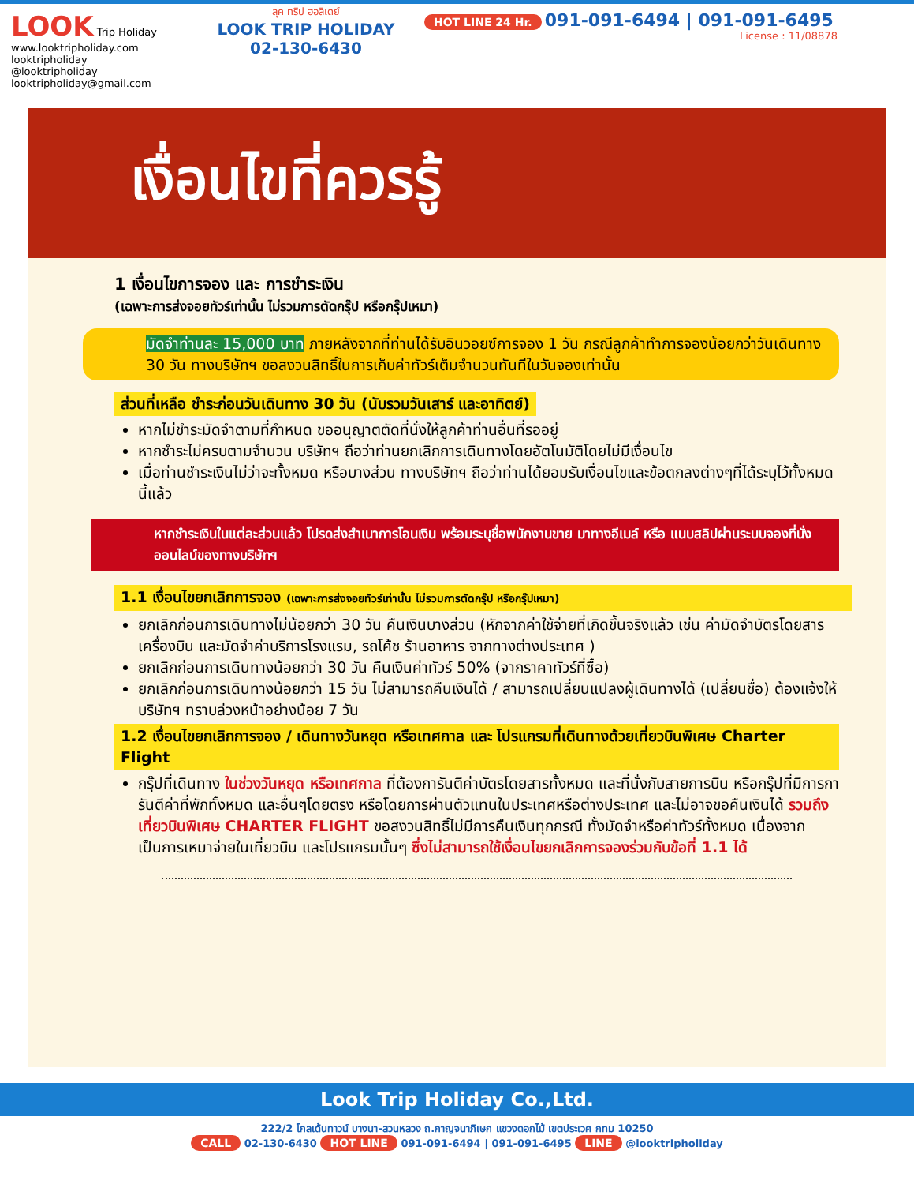LOOK Trip Holiday
www.looktripholiday.com
looktripholiday @looktripholiday looktripholiday@gmail.com
ลุค ทริป ฮอลิเดย์
LOOK TRIP HOLIDAY
02-130-6430
HOT LINE 24 Hr. 091-091-6494 | 091-091-6495
License : 11/08878
เงื่อนไขที่ควรรู้
1 เงื่อนไขการจอง และ การชำระเงิน
(เฉพาะการส่งจอยทัวร์เท่านั้น ไม่รวมการตัดกรุ๊ป หรือกรุ๊ปเหมา)
มัดจำท่านละ 15,000 บาท ภายหลังจากที่ท่านได้รับอินวอยซ์การจอง 1 วัน กรณีลูกค้าทำการจองน้อยกว่าวันเดินทาง 30 วัน ทางบริษัทฯ ขอสงวนสิทธิ์ในการเก็บค่าทัวร์เต็มจำนวนทันทีในวันจองเท่านั้น
ส่วนที่เหลือ ชำระก่อนวันเดินทาง 30 วัน (นับรวมวันเสาร์ และอาทิตย์)
หากไม่ชำระมัดจำตามที่กำหนด ขออนุญาตตัดที่นั่งให้ลูกค้าท่านอื่นที่รออยู่
หากชำระไม่ครบตามจำนวน บริษัทฯ ถือว่าท่านยกเลิกการเดินทางโดยอัตโนมัติโดยไม่มีเงื่อนไข
เมื่อท่านชำระเงินไม่ว่าจะทั้งหมด หรือบางส่วน ทางบริษัทฯ ถือว่าท่านได้ยอมรับเงื่อนไขและข้อตกลงต่างๆที่ได้ระบุไว้ทั้งหมดนี้แล้ว
หากชำระเงินในแต่ละส่วนแล้ว โปรดส่งสำเนาการโอนเงิน พร้อมระบุชื่อพนักงานขาย มาทางอีเมล์ หรือ แนบสลิปผ่านระบบจองที่นั่งออนไลน์ของทางบริษัทฯ
1.1 เงื่อนไขยกเลิกการจอง (เฉพาะการส่งจอยทัวร์เท่านั้น ไม่รวมการตัดกรุ๊ป หรือกรุ๊ปเหมา)
ยกเลิกก่อนการเดินทางไม่น้อยกว่า 30 วัน คืนเงินบางส่วน (หักจากค่าใช้จ่ายที่เกิดขึ้นจริงแล้ว เช่น ค่ามัดจำบัตรโดยสารเครื่องบิน และมัดจำค่าบริการโรงแรม, รถโค้ช ร้านอาหาร จากทางต่างประเทศ )
ยกเลิกก่อนการเดินทางน้อยกว่า 30 วัน คืนเงินค่าทัวร์ 50% (จากราคาทัวร์ที่ซื้อ)
ยกเลิกก่อนการเดินทางน้อยกว่า 15 วัน ไม่สามารถคืนเงินได้ / สามารถเปลี่ยนแปลงผู้เดินทางได้ (เปลี่ยนชื่อ) ต้องแจ้งให้บริษัทฯ ทราบล่วงหน้าอย่างน้อย 7 วัน
1.2 เงื่อนไขยกเลิกการจอง / เดินทางวันหยุด หรือเทศกาล และ โปรแกรมที่เดินทางด้วยเที่ยวบินพิเศษ Charter Flight
กรุ๊ปที่เดินทาง ในช่วงวันหยุด หรือเทศกาล ที่ต้องการันตีค่าบัตรโดยสารทั้งหมด และที่นั่งกับสายการบิน หรือกรุ๊ปที่มีการการันตีค่าที่พักทั้งหมด และอื่นๆโดยตรง หรือโดยการผ่านตัวแทนในประเทศหรือต่างประเทศ และไม่อาจขอคืนเงินได้ รวมถึงเที่ยวบินพิเศษ CHARTER FLIGHT ขอสงวนสิทธิ์ไม่มีการคืนเงินทุกกรณี ทั้งมัดจำหรือค่าทัวร์ทั้งหมด เนื่องจากเป็นการเหมาจ่ายในเที่ยวบิน และโปรแกรมนั้นๆ ซึ่งไม่สามารถใช้เงื่อนไขยกเลิกการจองร่วมกับข้อที่ 1.1 ได้
Look Trip Holiday Co.,Ltd.
222/2 โกลเด้นทาวน์ บางนา-สวนหลวง ถ.กาญจนาภิเษก แขวงดอกไม้ เขตประเวศ กทม 10250
CALL 02-130-6430 HOT LINE 091-091-6494 | 091-091-6495 LINE @looktripholiday